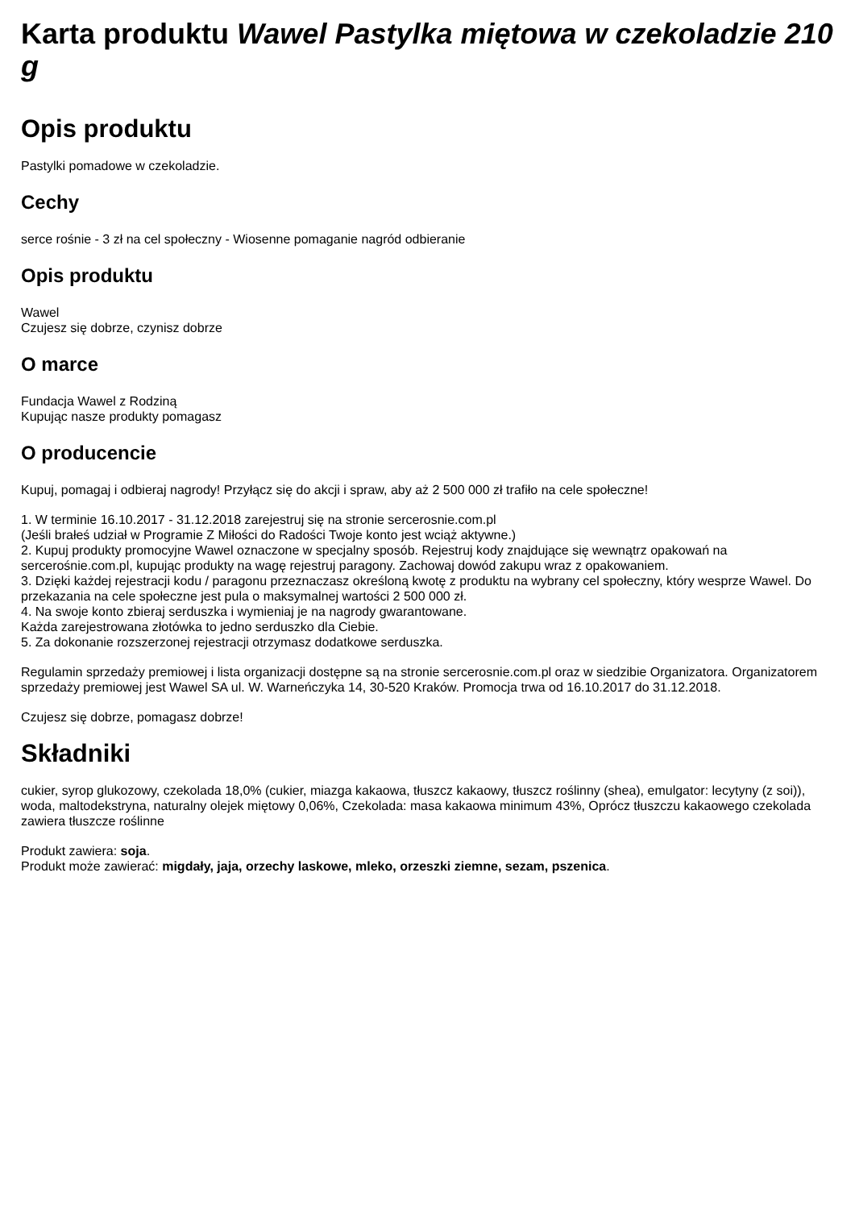Karta produktu Wawel Pastylka miętowa w czekoladzie 210 g
Opis produktu
Pastylki pomadowe w czekoladzie.
Cechy
serce rośnie - 3 zł na cel społeczny - Wiosenne pomaganie nagród odbieranie
Opis produktu
Wawel
Czujesz się dobrze, czynisz dobrze
O marce
Fundacja Wawel z Rodziną
Kupując nasze produkty pomagasz
O producencie
Kupuj, pomagaj i odbieraj nagrody! Przyłącz się do akcji i spraw, aby aż 2 500 000 zł trafiło na cele społeczne!
1. W terminie 16.10.2017 - 31.12.2018 zarejestruj się na stronie sercerosnie.com.pl
(Jeśli brałeś udział w Programie Z Miłości do Radości Twoje konto jest wciąż aktywne.)
2. Kupuj produkty promocyjne Wawel oznaczone w specjalny sposób. Rejestruj kody znajdujące się wewnątrz opakowań na sercerośnie.com.pl, kupując produkty na wagę rejestruj paragony. Zachowaj dowód zakupu wraz z opakowaniem.
3. Dzięki każdej rejestracji kodu / paragonu przeznaczasz określoną kwotę z produktu na wybrany cel społeczny, który wesprze Wawel. Do przekazania na cele społeczne jest pula o maksymalnej wartości 2 500 000 zł.
4. Na swoje konto zbieraj serduszka i wymieniaj je na nagrody gwarantowane.
Każda zarejestrowana złotówka to jedno serduszko dla Ciebie.
5. Za dokonanie rozszerzonej rejestracji otrzymasz dodatkowe serduszka.
Regulamin sprzedaży premiowej i lista organizacji dostępne są na stronie sercerosnie.com.pl oraz w siedzibie Organizatora. Organizatorem sprzedaży premiowej jest Wawel SA ul. W. Warneńczyka 14, 30-520 Kraków. Promocja trwa od 16.10.2017 do 31.12.2018.
Czujesz się dobrze, pomagasz dobrze!
Składniki
cukier, syrop glukozowy, czekolada 18,0% (cukier, miazga kakaowa, tłuszcz kakaowy, tłuszcz roślinny (shea), emulgator: lecytyny (z soi)), woda, maltodekstryna, naturalny olejek miętowy 0,06%, Czekolada: masa kakaowa minimum 43%, Oprócz tłuszczu kakaowego czekolada zawiera tłuszcze roślinne
Produkt zawiera: soja.
Produkt może zawierać: migdały, jaja, orzechy laskowe, mleko, orzeszki ziemne, sezam, pszenica.